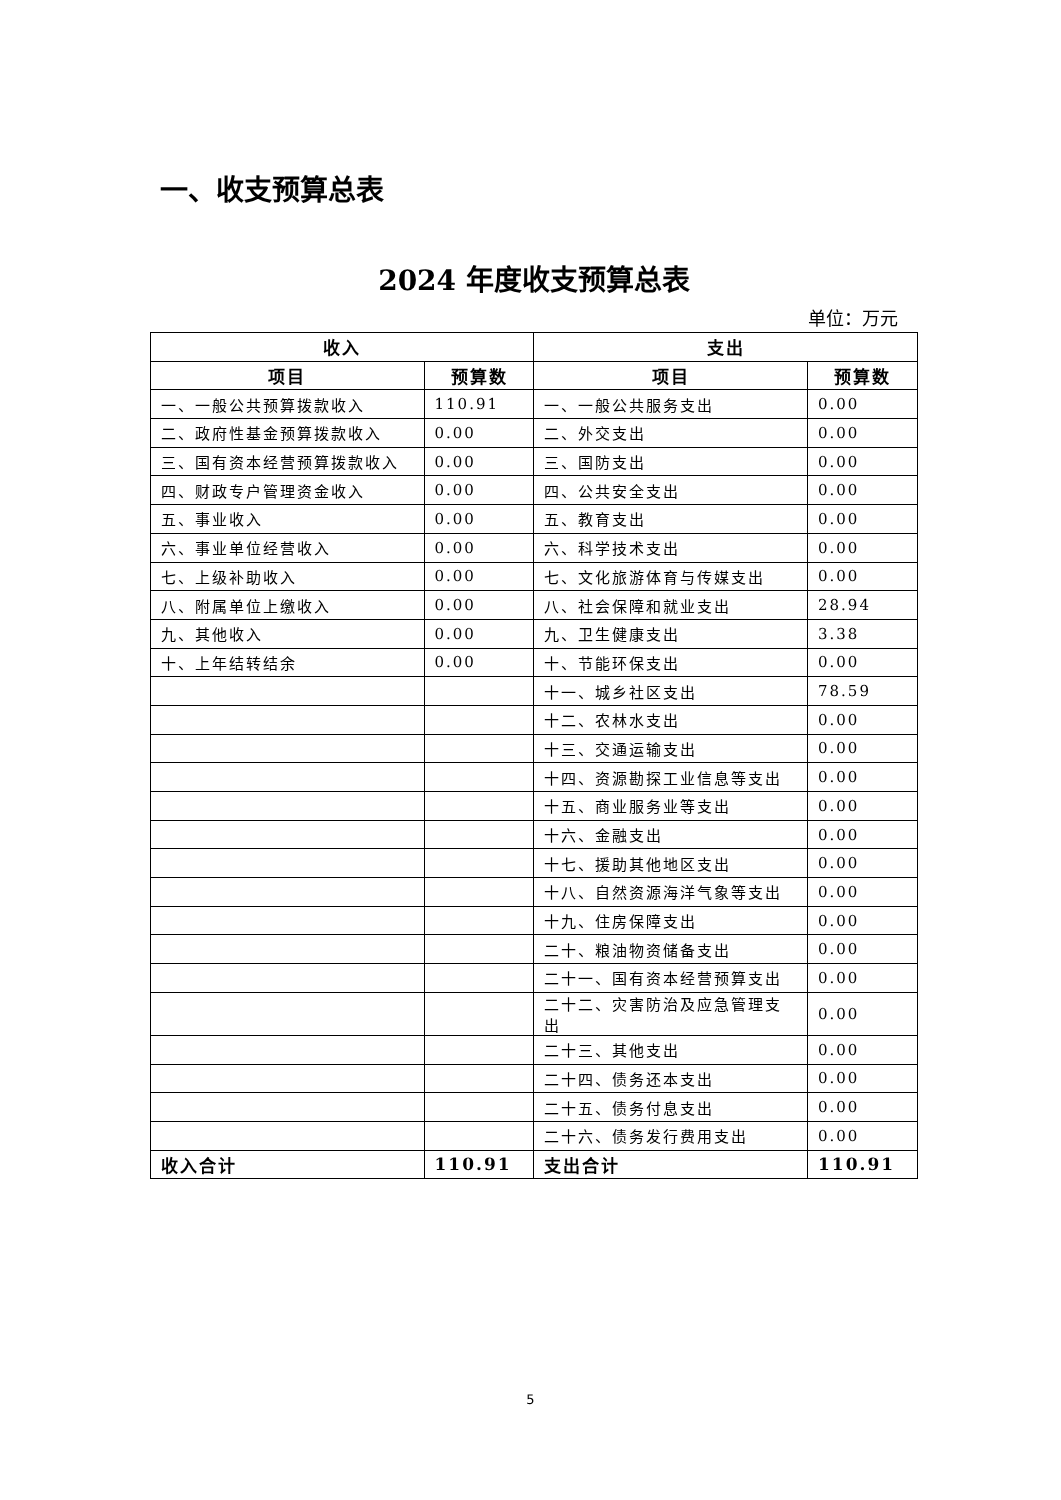一、收支预算总表
2024 年度收支预算总表
单位：万元
| 收入 | | 支出 | |
| --- | --- | --- | --- |
| 项目 | 预算数 | 项目 | 预算数 |
| 一、一般公共预算拨款收入 | 110.91 | 一、一般公共服务支出 | 0.00 |
| 二、政府性基金预算拨款收入 | 0.00 | 二、外交支出 | 0.00 |
| 三、国有资本经营预算拨款收入 | 0.00 | 三、国防支出 | 0.00 |
| 四、财政专户管理资金收入 | 0.00 | 四、公共安全支出 | 0.00 |
| 五、事业收入 | 0.00 | 五、教育支出 | 0.00 |
| 六、事业单位经营收入 | 0.00 | 六、科学技术支出 | 0.00 |
| 七、上级补助收入 | 0.00 | 七、文化旅游体育与传媒支出 | 0.00 |
| 八、附属单位上缴收入 | 0.00 | 八、社会保障和就业支出 | 28.94 |
| 九、其他收入 | 0.00 | 九、卫生健康支出 | 3.38 |
| 十、上年结转结余 | 0.00 | 十、节能环保支出 | 0.00 |
| | | 十一、城乡社区支出 | 78.59 |
| | | 十二、农林水支出 | 0.00 |
| | | 十三、交通运输支出 | 0.00 |
| | | 十四、资源勘探工业信息等支出 | 0.00 |
| | | 十五、商业服务业等支出 | 0.00 |
| | | 十六、金融支出 | 0.00 |
| | | 十七、援助其他地区支出 | 0.00 |
| | | 十八、自然资源海洋气象等支出 | 0.00 |
| | | 十九、住房保障支出 | 0.00 |
| | | 二十、粮油物资储备支出 | 0.00 |
| | | 二十一、国有资本经营预算支出 | 0.00 |
| | | 二十二、灾害防治及应急管理支出 | 0.00 |
| | | 二十三、其他支出 | 0.00 |
| | | 二十四、债务还本支出 | 0.00 |
| | | 二十五、债务付息支出 | 0.00 |
| | | 二十六、债务发行费用支出 | 0.00 |
| 收入合计 | 110.91 | 支出合计 | 110.91 |
5